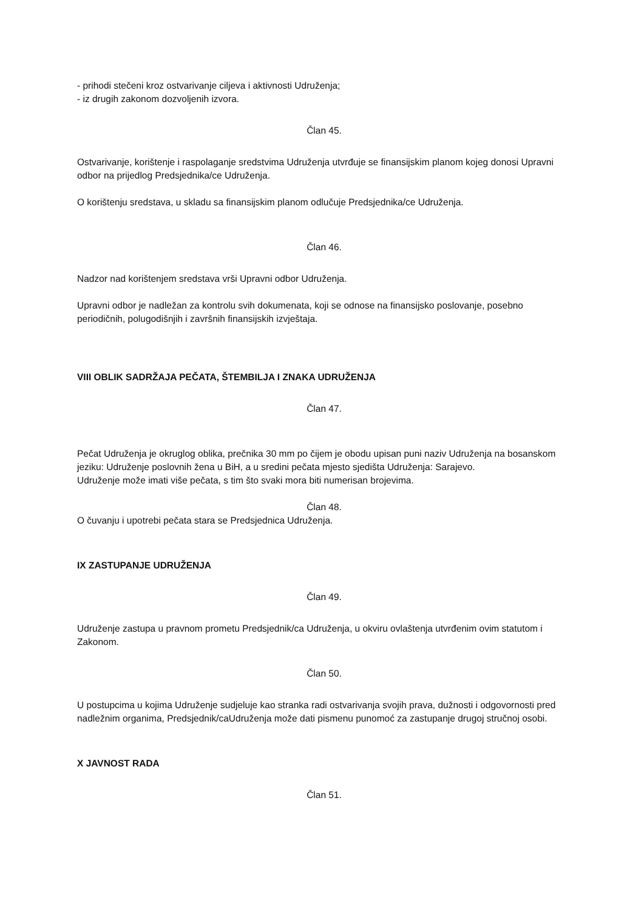- prihodi stečeni kroz ostvarivanje ciljeva i aktivnosti Udruženja;
- iz drugih zakonom dozvoljenih izvora.
Član 45.
Ostvarivanje, korištenje i raspolaganje sredstvima Udruženja utvrđuje se finansijskim planom kojeg donosi Upravni odbor na prijedlog Predsjednika/ce Udruženja.
O korištenju sredstava, u skladu sa finansijskim planom odlučuje Predsjednika/ce Udruženja.
Član 46.
Nadzor nad korištenjem sredstava vrši Upravni odbor Udruženja.
Upravni odbor je nadležan za kontrolu svih dokumenata, koji se odnose na finansijsko poslovanje, posebno periodičnih, polugodišnjih i završnih finansijskih izvještaja.
VIII OBLIK SADRŽAJA PEČATA, ŠTEMBILJA I ZNAKA UDRUŽENJA
Član 47.
Pečat Udruženja je okruglog oblika, prečnika 30 mm po čijem je obodu upisan puni naziv Udruženja na bosanskom jeziku: Udruženje poslovnih žena u BiH, a u sredini pečata mjesto sjedišta Udruženja: Sarajevo.
Udruženje može imati više pečata, s tim što svaki mora biti numerisan brojevima.
Član 48.
O čuvanju i upotrebi pečata stara se Predsjednica Udruženja.
IX ZASTUPANJE UDRUŽENJA
Član 49.
Udruženje zastupa u pravnom prometu Predsjednik/ca Udruženja, u okviru ovlaštenja utvrđenim ovim statutom i Zakonom.
Član 50.
U postupcima u kojima Udruženje sudjeluje kao stranka radi ostvarivanja svojih prava, dužnosti i odgovornosti pred nadležnim organima, Predsjednik/caUdruženja može dati pismenu punomoć za zastupanje drugoj stručnoj osobi.
X JAVNOST RADA
Član 51.